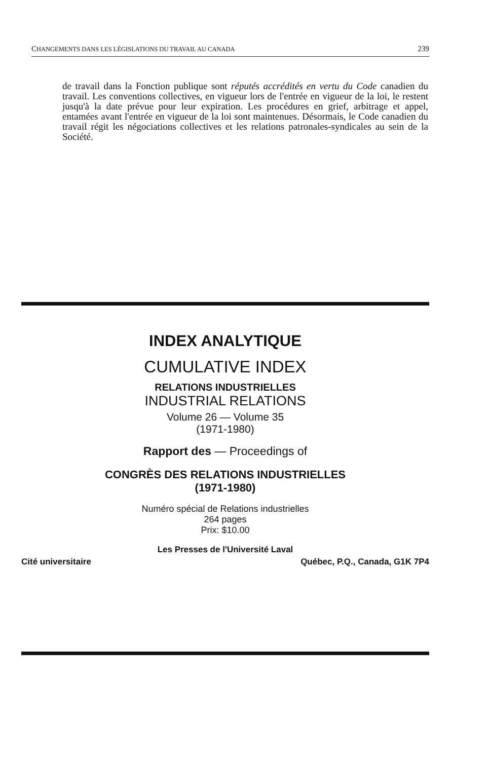CHANGEMENTS DANS LES LÉGISLATIONS DU TRAVAIL AU CANADA 239
de travail dans la Fonction publique sont réputés accrédités en vertu du Code canadien du travail. Les conventions collectives, en vigueur lors de l'entrée en vigueur de la loi, le restent jusqu'à la date prévue pour leur expiration. Les procédures en grief, arbitrage et appel, entamées avant l'entrée en vigueur de la loi sont maintenues. Désormais, le Code canadien du travail régit les négociations collectives et les relations patronales-syndicales au sein de la Société.
INDEX ANALYTIQUE
CUMULATIVE INDEX
RELATIONS INDUSTRIELLES
INDUSTRIAL RELATIONS
Volume 26 — Volume 35
(1971-1980)
Rapport des — Proceedings of
CONGRÈS DES RELATIONS INDUSTRIELLES
(1971-1980)
Numéro spécial de Relations industrielles
264 pages
Prix: $10.00
Les Presses de l'Université Laval
Cité universitaire Québec, P.Q., Canada, G1K 7P4